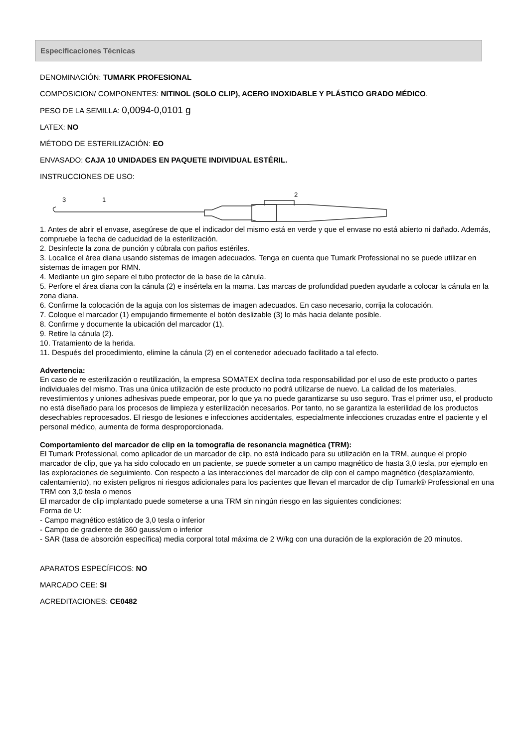Especificaciones Técnicas
DENOMINACIÓN: TUMARK PROFESIONAL
COMPOSICION/ COMPONENTES: NITINOL (SOLO CLIP), ACERO INOXIDABLE Y PLÁSTICO GRADO MÉDICO.
PESO DE LA SEMILLA: 0,0094-0,0101 g
LATEX: NO
MÉTODO DE ESTERILIZACIÓN: EO
ENVASADO: CAJA 10 UNIDADES EN PAQUETE INDIVIDUAL ESTÉRIL.
INSTRUCCIONES DE USO:
3
1
2
1. Antes de abrir el envase, asegúrese de que el indicador del mismo está en verde y que el envase no está abierto ni dañado. Además, compruebe la fecha de caducidad de la esterilización.
2. Desinfecte la zona de punción y cúbrala con paños estériles.
3. Localice el área diana usando sistemas de imagen adecuados. Tenga en cuenta que Tumark Professional no se puede utilizar en sistemas de imagen por RMN.
4. Mediante un giro separe el tubo protector de la base de la cánula.
5. Perfore el área diana con la cánula (2) e insértela en la mama. Las marcas de profundidad pueden ayudarle a colocar la cánula en la zona diana.
6. Confirme la colocación de la aguja con los sistemas de imagen adecuados. En caso necesario, corrija la colocación.
7. Coloque el marcador (1) empujando firmemente el botón deslizable (3) lo más hacia delante posible.
8. Confirme y documente la ubicación del marcador (1).
9. Retire la cánula (2).
10. Tratamiento de la herida.
11. Después del procedimiento, elimine la cánula (2) en el contenedor adecuado facilitado a tal efecto.
Advertencia:
En caso de re esterilización o reutilización, la empresa SOMATEX declina toda responsabilidad por el uso de este producto o partes individuales del mismo. Tras una única utilización de este producto no podrá utilizarse de nuevo. La calidad de los materiales, revestimientos y uniones adhesivas puede empeorar, por lo que ya no puede garantizarse su uso seguro. Tras el primer uso, el producto no está diseñado para los procesos de limpieza y esterilización necesarios. Por tanto, no se garantiza la esterilidad de los productos desechables reprocesados. El riesgo de lesiones e infecciones accidentales, especialmente infecciones cruzadas entre el paciente y el personal médico, aumenta de forma desproporcionada.
Comportamiento del marcador de clip en la tomografía de resonancia magnética (TRM):
El Tumark Professional, como aplicador de un marcador de clip, no está indicado para su utilización en la TRM, aunque el propio marcador de clip, que ya ha sido colocado en un paciente, se puede someter a un campo magnético de hasta 3,0 tesla, por ejemplo en las exploraciones de seguimiento. Con respecto a las interacciones del marcador de clip con el campo magnético (desplazamiento, calentamiento), no existen peligros ni riesgos adicionales para los pacientes que llevan el marcador de clip Tumark® Professional en una TRM con 3,0 tesla o menos
El marcador de clip implantado puede someterse a una TRM sin ningún riesgo en las siguientes condiciones:
Forma de U:
- Campo magnético estático de 3,0 tesla o inferior
- Campo de gradiente de 360 gauss/cm o inferior
- SAR (tasa de absorción específica) media corporal total máxima de 2 W/kg con una duración de la exploración de 20 minutos.
APARATOS ESPECÍFICOS: NO
MARCADO CEE: SI
ACREDITACIONES: CE0482